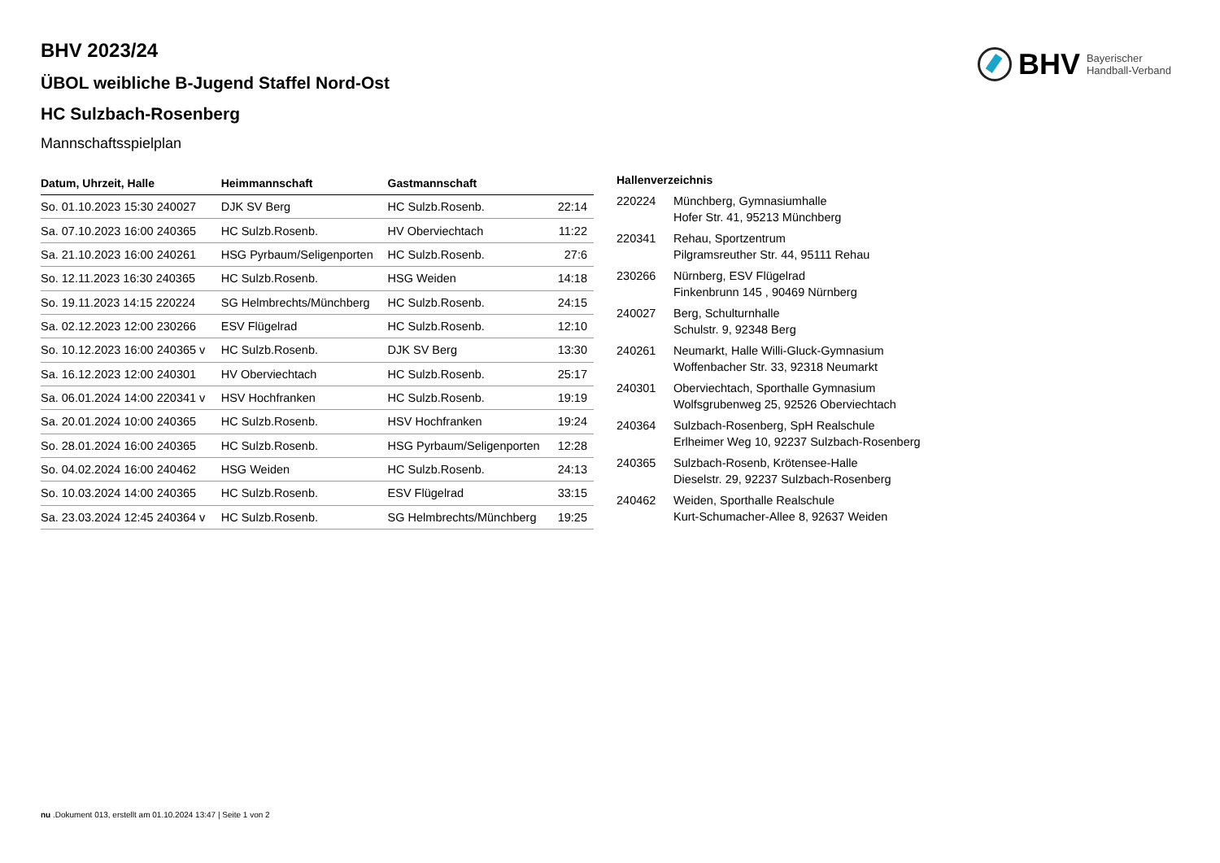BHV Bayerischer
Handball-Verband
BHV 2023/24
ÜBOL weibliche B-Jugend Staffel Nord-Ost
HC Sulzbach-Rosenberg
Mannschaftsspielplan
| Datum, Uhrzeit, Halle | Heimmannschaft | Gastmannschaft | |
| --- | --- | --- | --- |
| So. 01.10.2023 15:30 240027 | DJK SV Berg | HC Sulzb.Rosenb. | 22:14 |
| Sa. 07.10.2023 16:00 240365 | HC Sulzb.Rosenb. | HV Oberviechtach | 11:22 |
| Sa. 21.10.2023 16:00 240261 | HSG Pyrbaum/Seligenporten | HC Sulzb.Rosenb. | 27:6 |
| So. 12.11.2023 16:30 240365 | HC Sulzb.Rosenb. | HSG Weiden | 14:18 |
| So. 19.11.2023 14:15 220224 | SG Helmbrechts/Münchberg | HC Sulzb.Rosenb. | 24:15 |
| Sa. 02.12.2023 12:00 230266 | ESV Flügelrad | HC Sulzb.Rosenb. | 12:10 |
| So. 10.12.2023 16:00 240365 v | HC Sulzb.Rosenb. | DJK SV Berg | 13:30 |
| Sa. 16.12.2023 12:00 240301 | HV Oberviechtach | HC Sulzb.Rosenb. | 25:17 |
| Sa. 06.01.2024 14:00 220341 v | HSV Hochfranken | HC Sulzb.Rosenb. | 19:19 |
| Sa. 20.01.2024 10:00 240365 | HC Sulzb.Rosenb. | HSV Hochfranken | 19:24 |
| So. 28.01.2024 16:00 240365 | HC Sulzb.Rosenb. | HSG Pyrbaum/Seligenporten | 12:28 |
| So. 04.02.2024 16:00 240462 | HSG Weiden | HC Sulzb.Rosenb. | 24:13 |
| So. 10.03.2024 14:00 240365 | HC Sulzb.Rosenb. | ESV Flügelrad | 33:15 |
| Sa. 23.03.2024 12:45 240364 v | HC Sulzb.Rosenb. | SG Helmbrechts/Münchberg | 19:25 |
Hallenverzeichnis
| 220224 | Münchberg, Gymnasiumhalle Hofer Str. 41, 95213 Münchberg |
| 220341 | Rehau, Sportzentrum Pilgramsreuther Str. 44, 95111 Rehau |
| 230266 | Nürnberg, ESV Flügelrad Finkenbrunn 145 , 90469 Nürnberg |
| 240027 | Berg, Schulturnhalle Schulstr. 9, 92348 Berg |
| 240261 | Neumarkt, Halle Willi-Gluck-Gymnasium Woffenbacher Str. 33, 92318 Neumarkt |
| 240301 | Oberviechtach, Sporthalle Gymnasium Wolfsgrubenweg 25, 92526 Oberviechtach |
| 240364 | Sulzbach-Rosenberg, SpH Realschule Erlheimer Weg 10, 92237 Sulzbach-Rosenberg |
| 240365 | Sulzbach-Rosenb, Krötensee-Halle Dieselstr. 29, 92237 Sulzbach-Rosenberg |
| 240462 | Weiden, Sporthalle Realschule Kurt-Schumacher-Allee 8, 92637 Weiden |
nu .Dokument 013, erstellt am 01.10.2024 13:47 | Seite 1 von 2